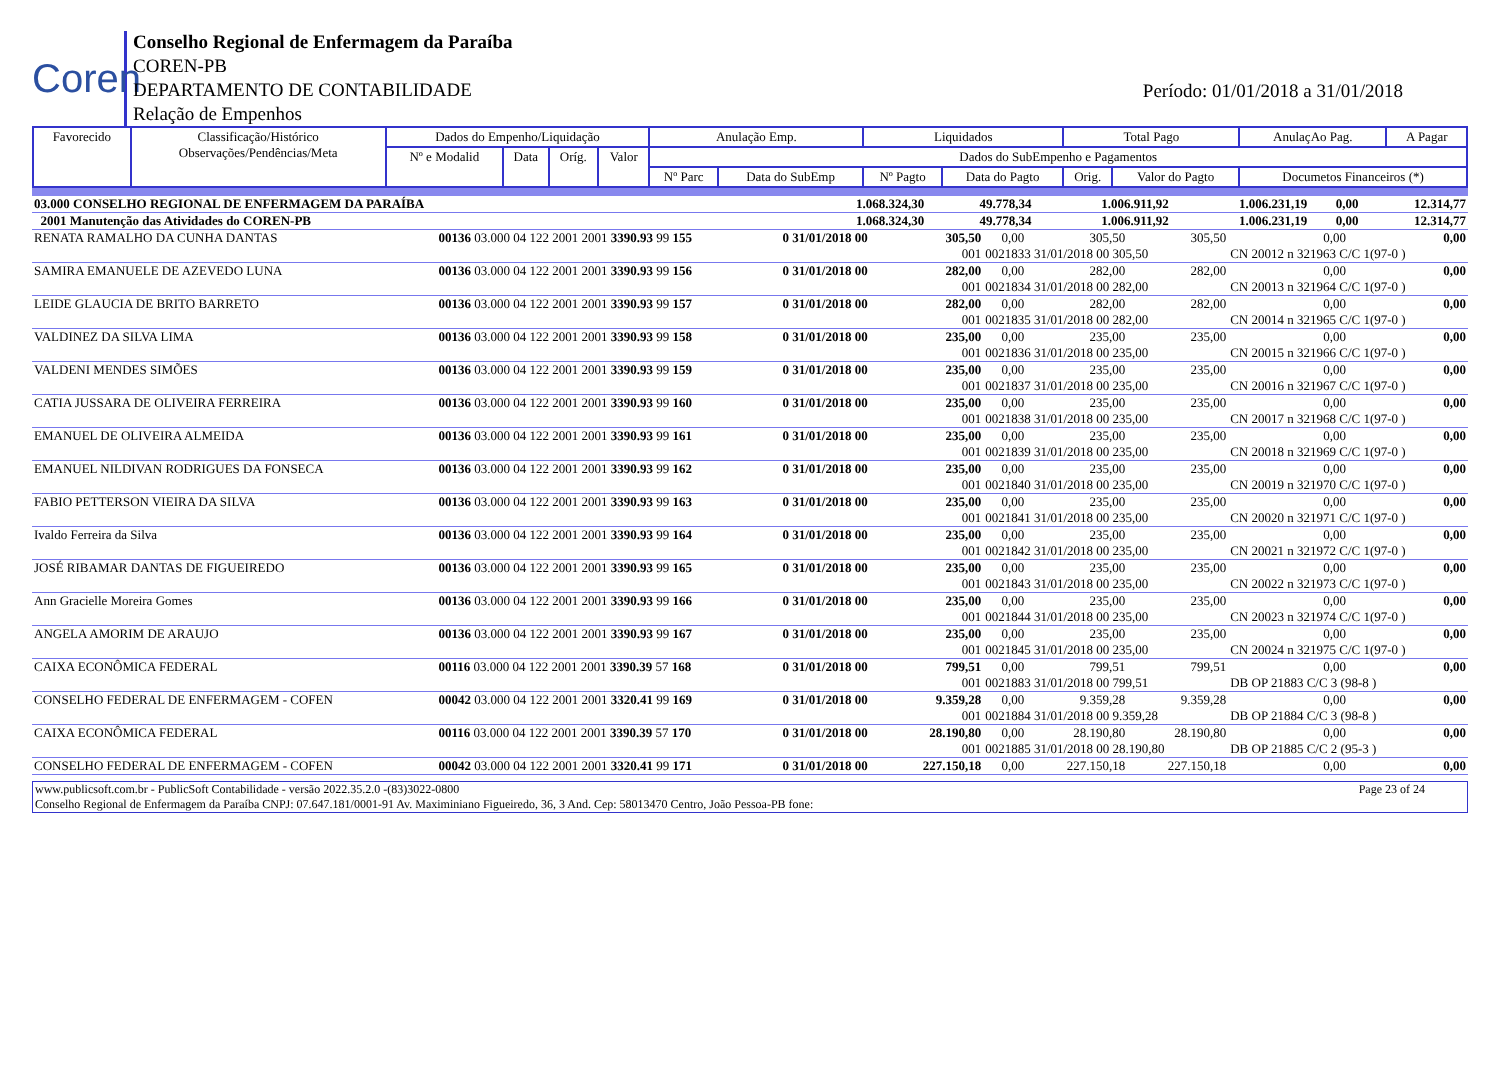Coren
Conselho Regional de Enfermagem da Paraíba
COREN-PB
DEPARTAMENTO DE CONTABILIDADE
Relação de Empenhos
Período: 01/01/2018 a 31/01/2018
| Favorecido | Classificação/Histórico Observações/Pendências/Meta | Dados do Empenho/Liquidação | | | | Anulação Emp. | | Liquidados | | Total Pago | | AnulaçAo Pag. | A Pagar |
| --- | --- | --- | --- | --- | --- | --- | --- | --- | --- | --- | --- | --- | --- |
| | | Nº e Modalid | Data | Oríg. | Valor | Dados do SubEmpenho e Pagamentos | | | | | | | |
| | | | | | | Nº Parc | Data do SubEmp | Nº Pagto | Data do Pagto | Orig. | Valor do Pagto | Documetos Financeiros (*) | |
| 03.000 CONSELHO REGIONAL DE ENFERMAGEM DA PARAÍBA | 1.068.324,30 | 49.778,34 | 1.006.911,92 | 1.006.231,19 | 0,00 | 12.314,77 |
| 2001 Manutenção das Atividades do COREN-PB | 1.068.324,30 | 49.778,34 | 1.006.911,92 | 1.006.231,19 | 0,00 | 12.314,77 |
| RENATA RAMALHO DA CUNHA DANTAS | 00136 03.000 04 122 2001 2001 3390.93 99 155 | 0 31/01/2018 00 | 305,50 | 0,00 | 305,50 | 305,50 | 0,00 | 0,00 |
| | | | 001 | 0021833 31/01/2018 00 305,50 | | | CN 20012 n 321963 C/C 1(97-0 ) | |
| SAMIRA EMANUELE DE AZEVEDO LUNA | 00136 03.000 04 122 2001 2001 3390.93 99 156 | 0 31/01/2018 00 | 282,00 | 0,00 | 282,00 | 282,00 | 0,00 | 0,00 |
| | | | 001 | 0021834 31/01/2018 00 282,00 | | | CN 20013 n 321964 C/C 1(97-0 ) | |
| LEIDE GLAUCIA DE BRITO BARRETO | 00136 03.000 04 122 2001 2001 3390.93 99 157 | 0 31/01/2018 00 | 282,00 | 0,00 | 282,00 | 282,00 | 0,00 | 0,00 |
| | | | 001 | 0021835 31/01/2018 00 282,00 | | | CN 20014 n 321965 C/C 1(97-0 ) | |
| VALDINEZ DA SILVA LIMA | 00136 03.000 04 122 2001 2001 3390.93 99 158 | 0 31/01/2018 00 | 235,00 | 0,00 | 235,00 | 235,00 | 0,00 | 0,00 |
| | | | 001 | 0021836 31/01/2018 00 235,00 | | | CN 20015 n 321966 C/C 1(97-0 ) | |
| VALDENI MENDES SIMÕES | 00136 03.000 04 122 2001 2001 3390.93 99 159 | 0 31/01/2018 00 | 235,00 | 0,00 | 235,00 | 235,00 | 0,00 | 0,00 |
| | | | 001 | 0021837 31/01/2018 00 235,00 | | | CN 20016 n 321967 C/C 1(97-0 ) | |
| CATIA JUSSARA DE OLIVEIRA FERREIRA | 00136 03.000 04 122 2001 2001 3390.93 99 160 | 0 31/01/2018 00 | 235,00 | 0,00 | 235,00 | 235,00 | 0,00 | 0,00 |
| | | | 001 | 0021838 31/01/2018 00 235,00 | | | CN 20017 n 321968 C/C 1(97-0 ) | |
| EMANUEL DE OLIVEIRA ALMEIDA | 00136 03.000 04 122 2001 2001 3390.93 99 161 | 0 31/01/2018 00 | 235,00 | 0,00 | 235,00 | 235,00 | 0,00 | 0,00 |
| | | | 001 | 0021839 31/01/2018 00 235,00 | | | CN 20018 n 321969 C/C 1(97-0 ) | |
| EMANUEL NILDIVAN RODRIGUES DA FONSECA | 00136 03.000 04 122 2001 2001 3390.93 99 162 | 0 31/01/2018 00 | 235,00 | 0,00 | 235,00 | 235,00 | 0,00 | 0,00 |
| | | | 001 | 0021840 31/01/2018 00 235,00 | | | CN 20019 n 321970 C/C 1(97-0 ) | |
| FABIO PETTERSON VIEIRA DA SILVA | 00136 03.000 04 122 2001 2001 3390.93 99 163 | 0 31/01/2018 00 | 235,00 | 0,00 | 235,00 | 235,00 | 0,00 | 0,00 |
| | | | 001 | 0021841 31/01/2018 00 235,00 | | | CN 20020 n 321971 C/C 1(97-0 ) | |
| Ivaldo Ferreira da Silva | 00136 03.000 04 122 2001 2001 3390.93 99 164 | 0 31/01/2018 00 | 235,00 | 0,00 | 235,00 | 235,00 | 0,00 | 0,00 |
| | | | 001 | 0021842 31/01/2018 00 235,00 | | | CN 20021 n 321972 C/C 1(97-0 ) | |
| JOSÉ RIBAMAR DANTAS DE FIGUEIREDO | 00136 03.000 04 122 2001 2001 3390.93 99 165 | 0 31/01/2018 00 | 235,00 | 0,00 | 235,00 | 235,00 | 0,00 | 0,00 |
| | | | 001 | 0021843 31/01/2018 00 235,00 | | | CN 20022 n 321973 C/C 1(97-0 ) | |
| Ann Gracielle Moreira Gomes | 00136 03.000 04 122 2001 2001 3390.93 99 166 | 0 31/01/2018 00 | 235,00 | 0,00 | 235,00 | 235,00 | 0,00 | 0,00 |
| | | | 001 | 0021844 31/01/2018 00 235,00 | | | CN 20023 n 321974 C/C 1(97-0 ) | |
| ANGELA AMORIM DE ARAUJO | 00136 03.000 04 122 2001 2001 3390.93 99 167 | 0 31/01/2018 00 | 235,00 | 0,00 | 235,00 | 235,00 | 0,00 | 0,00 |
| | | | 001 | 0021845 31/01/2018 00 235,00 | | | CN 20024 n 321975 C/C 1(97-0 ) | |
| CAIXA ECONÔMICA FEDERAL | 00116 03.000 04 122 2001 2001 3390.39 57 168 | 0 31/01/2018 00 | 799,51 | 0,00 | 799,51 | 799,51 | 0,00 | 0,00 |
| | | | 001 | 0021883 31/01/2018 00 799,51 | | | DB OP 21883 C/C 3 (98-8 ) | |
| CONSELHO FEDERAL DE ENFERMAGEM - COFEN | 00042 03.000 04 122 2001 2001 3320.41 99 169 | 0 31/01/2018 00 | 9.359,28 | 0,00 | 9.359,28 | 9.359,28 | 0,00 | 0,00 |
| | | | 001 | 0021884 31/01/2018 00 9.359,28 | | | DB OP 21884 C/C 3 (98-8 ) | |
| CAIXA ECONÔMICA FEDERAL | 00116 03.000 04 122 2001 2001 3390.39 57 170 | 0 31/01/2018 00 | 28.190,80 | 0,00 | 28.190,80 | 28.190,80 | 0,00 | 0,00 |
| | | | 001 | 0021885 31/01/2018 00 28.190,80 | | | DB OP 21885 C/C 2 (95-3 ) | |
| CONSELHO FEDERAL DE ENFERMAGEM - COFEN | 00042 03.000 04 122 2001 2001 3320.41 99 171 | 0 31/01/2018 00 | 227.150,18 | 0,00 | 227.150,18 | 227.150,18 | 0,00 | 0,00 |
www.publicsoft.com.br - PublicSoft Contabilidade - versão 2022.35.2.0 -(83)3022-0800 Page 23 of 24
Conselho Regional de Enfermagem da Paraíba CNPJ: 07.647.181/0001-91 Av. Maximiniano Figueiredo, 36, 3 And. Cep: 58013470 Centro, João Pessoa-PB fone: